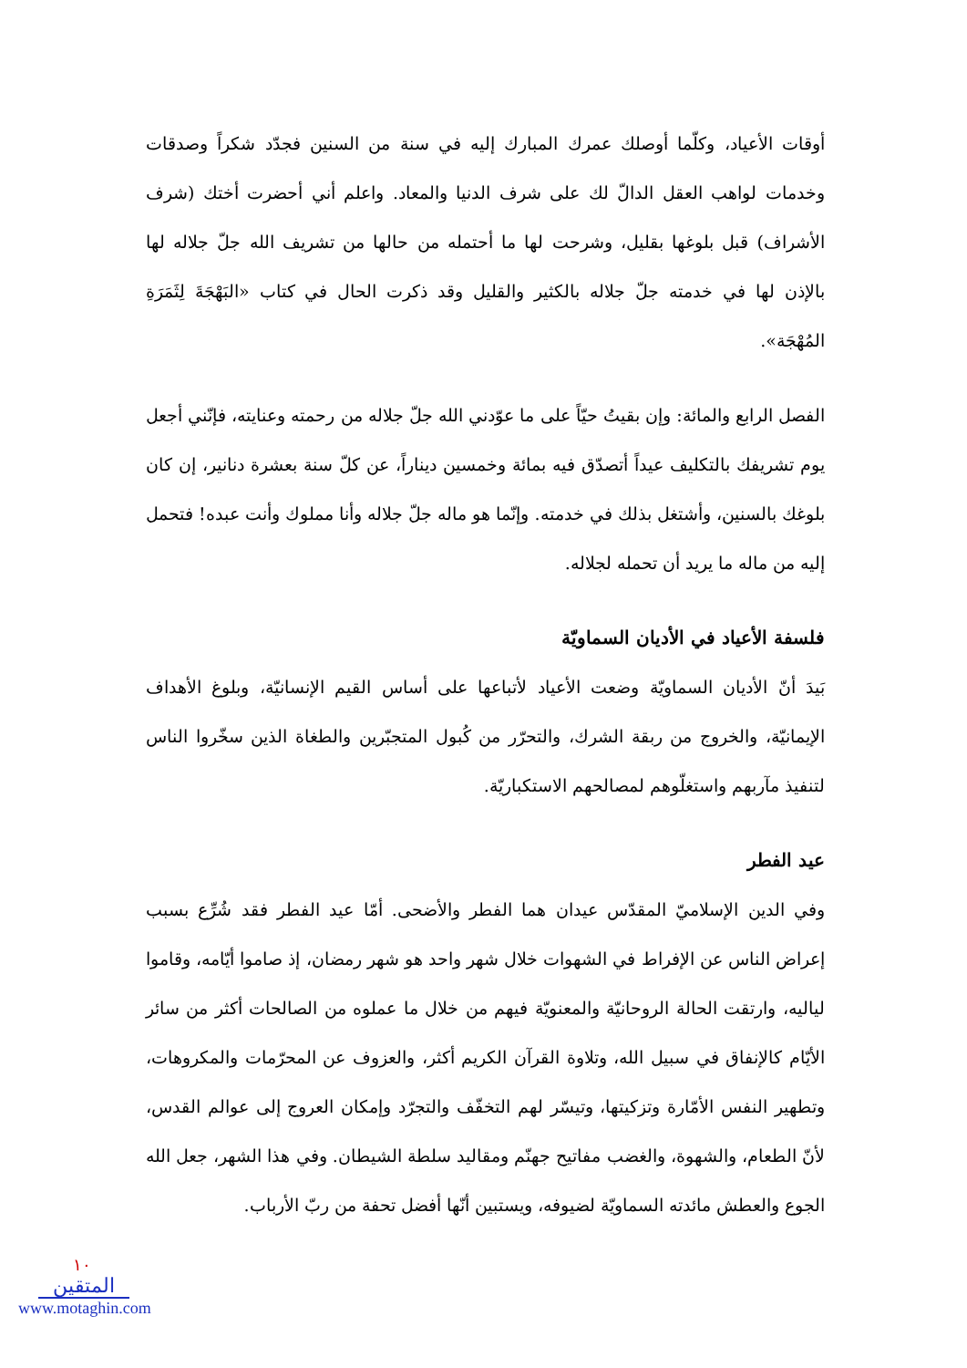أوقات الأعياد، وكلّما أوصلك عمرك المبارك إليه في سنة من السنين فجدّد شكراً وصدقات وخدمات لواهب العقل الدالّ لك على شرف الدنيا والمعاد. واعلم أني أحضرت أختك (شرف الأشراف) قبل بلوغها بقليل، وشرحت لها ما أحتمله من حالها من تشريف الله جلّ جلاله لها بالإذن لها في خدمته جلّ جلاله بالكثير والقليل وقد ذكرت الحال في كتاب «البَهْجَةَ لِثَمَرَةِ المُهْجَة».
الفصل الرابع والمائة: وإن بقيتُ حيّاً على ما عوّدني الله جلّ جلاله من رحمته وعنايته، فإنّني أجعل يوم تشريفك بالتكليف عيداً أتصدّق فيه بمائة وخمسين ديناراً، عن كلّ سنة بعشرة دنانير، إن كان بلوغك بالسنين، وأشتغل بذلك في خدمته. وإنّما هو ماله جلّ جلاله وأنا مملوك وأنت عبده! فتحمل إليه من ماله ما يريد أن تحمله لجلاله.
فلسفة الأعياد في الأديان السماويّة
بَيدَ أنّ الأديان السماويّة وضعت الأعياد لأتباعها على أساس القيم الإنسانيّة، وبلوغ الأهداف الإيمانيّة، والخروج من ربقة الشرك، والتحرّر من كُبول المتجبّرين والطغاة الذين سخّروا الناس لتنفيذ مآربهم واستغلّوهم لمصالحهم الاستكباريّة.
عيد الفطر
وفي الدين الإسلاميّ المقدّس عيدان هما الفطر والأضحى. أمّا عيد الفطر فقد شُرِّع بسبب إعراض الناس عن الإفراط في الشهوات خلال شهر واحد هو شهر رمضان، إذ صاموا أيّامه، وقاموا لياليه، وارتقت الحالة الروحانيّة والمعنويّة فيهم من خلال ما عملوه من الصالحات أكثر من سائر الأيّام كالإنفاق في سبيل الله، وتلاوة القرآن الكريم أكثر، والعزوف عن المحرّمات والمكروهات، وتطهير النفس الأمّارة وتزكيتها، وتيسّر لهم التخفّف والتجرّد وإمكان العروج إلى عوالم القدس، لأنّ الطعام، والشهوة، والغضب مفاتيح جهنّم ومقاليد سلطة الشيطان. وفي هذا الشهر، جعل الله الجوع والعطش مائدته السماويّة لضيوفه، ويستبين أنّها أفضل تحفة من ربّ الأرباب.
١٠
المتقين
www.motaghin.com